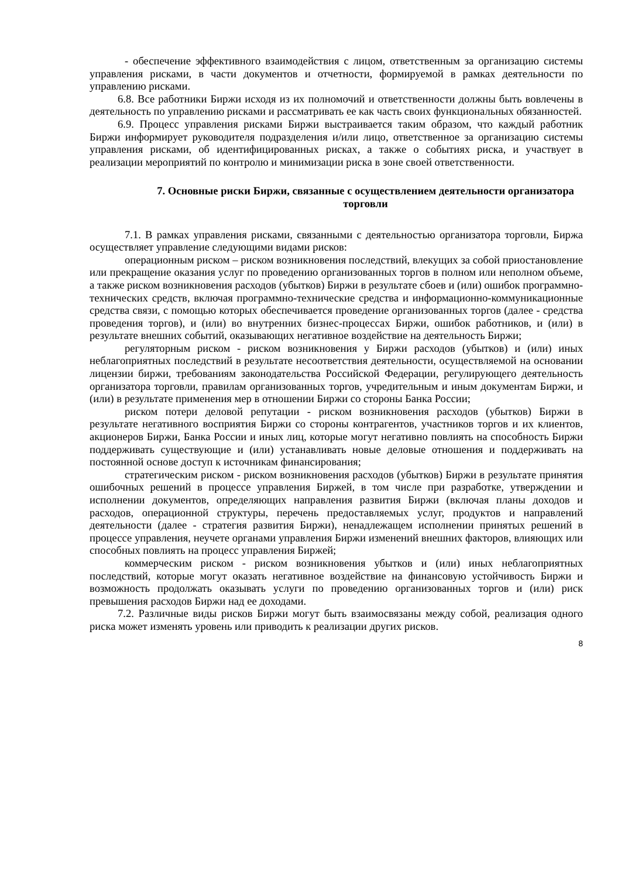- обеспечение эффективного взаимодействия с лицом, ответственным за организацию системы управления рисками, в части документов и отчетности, формируемой в рамках деятельности по управлению рисками.
6.8. Все работники Биржи исходя из их полномочий и ответственности должны быть вовлечены в деятельность по управлению рисками и рассматривать ее как часть своих функциональных обязанностей.
6.9. Процесс управления рисками Биржи выстраивается таким образом, что каждый работник Биржи информирует руководителя подразделения и/или лицо, ответственное за организацию системы управления рисками, об идентифицированных рисках, а также о событиях риска, и участвует в реализации мероприятий по контролю и минимизации риска в зоне своей ответственности.
7. Основные риски Биржи, связанные с осуществлением деятельности организатора торговли
7.1. В рамках управления рисками, связанными с деятельностью организатора торговли, Биржа осуществляет управление следующими видами рисков:
операционным риском – риском возникновения последствий, влекущих за собой приостановление или прекращение оказания услуг по проведению организованных торгов в полном или неполном объеме, а также риском возникновения расходов (убытков) Биржи в результате сбоев и (или) ошибок программно-технических средств, включая программно-технические средства и информационно-коммуникационные средства связи, с помощью которых обеспечивается проведение организованных торгов (далее - средства проведения торгов), и (или) во внутренних бизнес-процессах Биржи, ошибок работников, и (или) в результате внешних событий, оказывающих негативное воздействие на деятельность Биржи;
регуляторным риском - риском возникновения у Биржи расходов (убытков) и (или) иных неблагоприятных последствий в результате несоответствия деятельности, осуществляемой на основании лицензии биржи, требованиям законодательства Российской Федерации, регулирующего деятельность организатора торговли, правилам организованных торгов, учредительным и иным документам Биржи, и (или) в результате применения мер в отношении Биржи со стороны Банка России;
риском потери деловой репутации - риском возникновения расходов (убытков) Биржи в результате негативного восприятия Биржи со стороны контрагентов, участников торгов и их клиентов, акционеров Биржи, Банка России и иных лиц, которые могут негативно повлиять на способность Биржи поддерживать существующие и (или) устанавливать новые деловые отношения и поддерживать на постоянной основе доступ к источникам финансирования;
стратегическим риском - риском возникновения расходов (убытков) Биржи в результате принятия ошибочных решений в процессе управления Биржей, в том числе при разработке, утверждении и исполнении документов, определяющих направления развития Биржи (включая планы доходов и расходов, операционной структуры, перечень предоставляемых услуг, продуктов и направлений деятельности (далее - стратегия развития Биржи), ненадлежащем исполнении принятых решений в процессе управления, неучете органами управления Биржи изменений внешних факторов, влияющих или способных повлиять на процесс управления Биржей;
коммерческим риском - риском возникновения убытков и (или) иных неблагоприятных последствий, которые могут оказать негативное воздействие на финансовую устойчивость Биржи и возможность продолжать оказывать услуги по проведению организованных торгов и (или) риск превышения расходов Биржи над ее доходами.
7.2. Различные виды рисков Биржи могут быть взаимосвязаны между собой, реализация одного риска может изменять уровень или приводить к реализации других рисков.
8